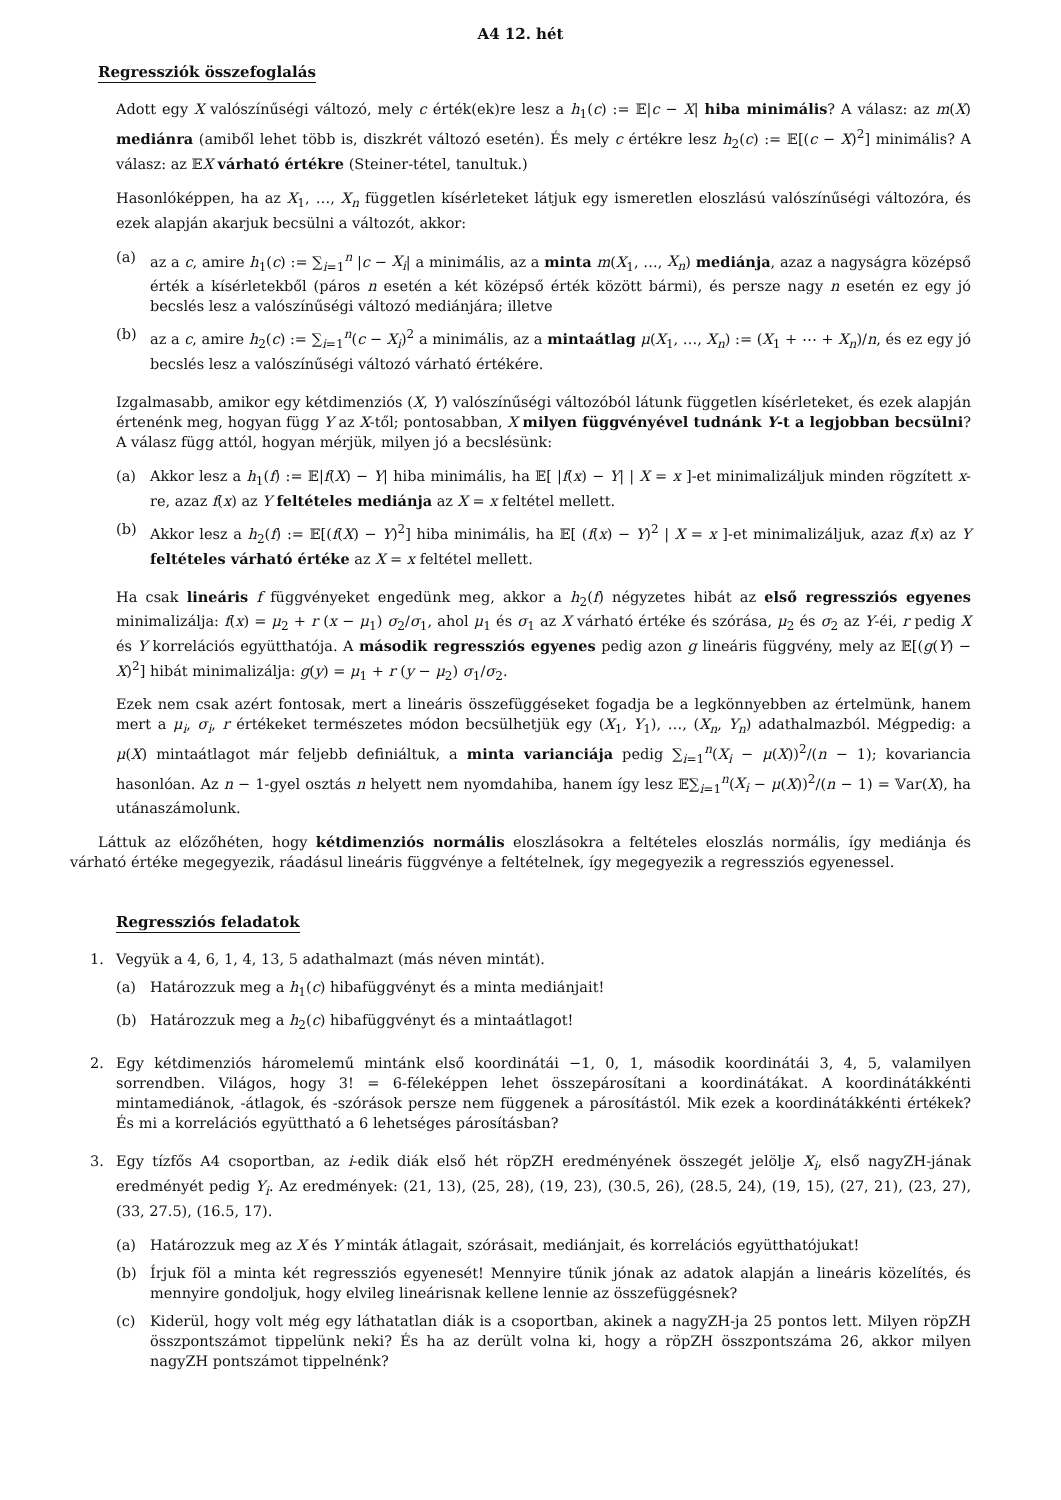A4 12. hét
Regressziók összefoglalás
Adott egy X valószínűségi változó, mely c érték(ek)re lesz a h<sub>1</sub>(c) := 𝔼|c − X| hiba minimális? A válasz: az m(X) mediánra (amiből lehet több is, diszkrét változó esetén). És mely c értékre lesz h<sub>2</sub>(c) := 𝔼[(c − X)<sup>2</sup>] minimális? A válasz: az 𝔼X várható értékre (Steiner-tétel, tanultuk.)
Hasonlóképpen, ha az X<sub>1</sub>, …, X<sub>n</sub> független kísérleteket látjuk egy ismeretlen eloszlású valószínűségi változóra, és ezek alapján akarjuk becsülni a változót, akkor:
(a) az a c, amire h<sub>1</sub>(c) := ∑<sub>i=1</sub><sup>n</sup> |c − X<sub>i</sub>| a minimális, az a minta m(X<sub>1</sub>, …, X<sub>n</sub>) mediánja, azaz a nagyságra középső érték a kísérletekből (páros n esetén a két középső érték között bármi), és persze nagy n esetén ez egy jó becslés lesz a valószínűségi változó mediánjára; illetve
(b) az a c, amire h<sub>2</sub>(c) := ∑<sub>i=1</sub><sup>n</sup>(c − X<sub>i</sub>)<sup>2</sup> a minimális, az a mintaátlag μ(X<sub>1</sub>, …, X<sub>n</sub>) := (X<sub>1</sub> + ⋯ + X<sub>n</sub>)/n, és ez egy jó becslés lesz a valószínűségi változó várható értékére.
Izgalmasabb, amikor egy kétdimenziós (X, Y) valószínűségi változóból látunk független kísérleteket, és ezek alapján értenénk meg, hogyan függ Y az X-től; pontosabban, X milyen függvényével tudnánk Y-t a legjobban becsülni? A válasz függ attól, hogyan mérjük, milyen jó a becslésünk:
(a) Akkor lesz a h<sub>1</sub>(f) := 𝔼|f(X) − Y| hiba minimális, ha 𝔼[ |f(x) − Y| | X = x ]-et minimalizáljuk minden rögzített x-re, azaz f(x) az Y feltételes mediánja az X = x feltétel mellett.
(b) Akkor lesz a h<sub>2</sub>(f) := 𝔼[(f(X) − Y)<sup>2</sup>] hiba minimális, ha 𝔼[ (f(x) − Y)<sup>2</sup> | X = x ]-et minimalizáljuk, azaz f(x) az Y feltételes várható értéke az X = x feltétel mellett.
Ha csak lineáris f függvényeket engedünk meg, akkor a h<sub>2</sub>(f) négyzetes hibát az első regressziós egyenes minimalizálja: f(x) = μ<sub>2</sub> + r (x − μ<sub>1</sub>) σ<sub>2</sub>/σ<sub>1</sub>, ahol μ<sub>1</sub> és σ<sub>1</sub> az X várható értéke és szórása, μ<sub>2</sub> és σ<sub>2</sub> az Y-éi, r pedig X és Y korrelációs együtthatója. A második regressziós egyenes pedig azon g lineáris függvény, mely az 𝔼[(g(Y) − X)<sup>2</sup>] hibát minimalizálja: g(y) = μ<sub>1</sub> + r (y − μ<sub>2</sub>) σ<sub>1</sub>/σ<sub>2</sub>.
Ezek nem csak azért fontosak, mert a lineáris összefüggéseket fogadja be a legkönnyebben az értelmünk, hanem mert a μ<sub>i</sub>, σ<sub>i</sub>, r értékeket természetes módon becsülhetjük egy (X<sub>1</sub>, Y<sub>1</sub>), …, (X<sub>n</sub>, Y<sub>n</sub>) adathalmazból. Mégpedig: a μ(X) mintaátlagot már feljebb definiáltuk, a minta varianciája pedig ∑<sub>i=1</sub><sup>n</sup>(X<sub>i</sub> − μ(X))<sup>2</sup>/(n − 1); kovariancia hasonlóan. Az n − 1-gyel osztás n helyett nem nyomdahiba, hanem így lesz 𝔼∑<sub>i=1</sub><sup>n</sup>(X<sub>i</sub> − μ(X))<sup>2</sup>/(n − 1) = 𝕍ar(X), ha utánaszámolunk.
Láttuk az előzőhéten, hogy kétdimenziós normális eloszlásokra a feltételes eloszlás normális, így mediánja és várható értéke megegyezik, ráadásul lineáris függvénye a feltételnek, így megegyezik a regressziós egyenessel.
Regressziós feladatok
1. Vegyük a 4, 6, 1, 4, 13, 5 adathalmazt (más néven mintát).
(a) Határozzuk meg a h<sub>1</sub>(c) hibafüggvényt és a minta mediánjait!
(b) Határozzuk meg a h<sub>2</sub>(c) hibafüggvényt és a mintaátlagot!
2. Egy kétdimenziós háromelemű mintánk első koordinátái −1, 0, 1, második koordinátái 3, 4, 5, valamilyen sorrendben. Világos, hogy 3! = 6-féleképpen lehet összepárosítani a koordinátákat. A koordinátákkénti mintamediánok, -átlagok, és -szórások persze nem függenek a párosítástól. Mik ezek a koordinátákkénti értékek? És mi a korrelációs együttható a 6 lehetséges párosításban?
3. Egy tízfős A4 csoportban, az i-edik diák első hét röpZH eredményének összegét jelölje X<sub>i</sub>, első nagyZH-jának eredményét pedig Y<sub>i</sub>. Az eredmények: (21, 13), (25, 28), (19, 23), (30.5, 26), (28.5, 24), (19, 15), (27, 21), (23, 27), (33, 27.5), (16.5, 17).
(a) Határozzuk meg az X és Y minták átlagait, szórásait, mediánjait, és korrelációs együtthatójukat!
(b) Írjuk föl a minta két regressziós egyenesét! Mennyire tűnik jónak az adatok alapján a lineáris közelítés, és mennyire gondoljuk, hogy elvileg lineárisnak kellene lennie az összefüggésnek?
(c) Kiderül, hogy volt még egy láthatatlan diák is a csoportban, akinek a nagyZH-ja 25 pontos lett. Milyen röpZH összpontszámot tippelünk neki? És ha az derült volna ki, hogy a röpZH összpontszáma 26, akkor milyen nagyZH pontszámot tippelnénk?